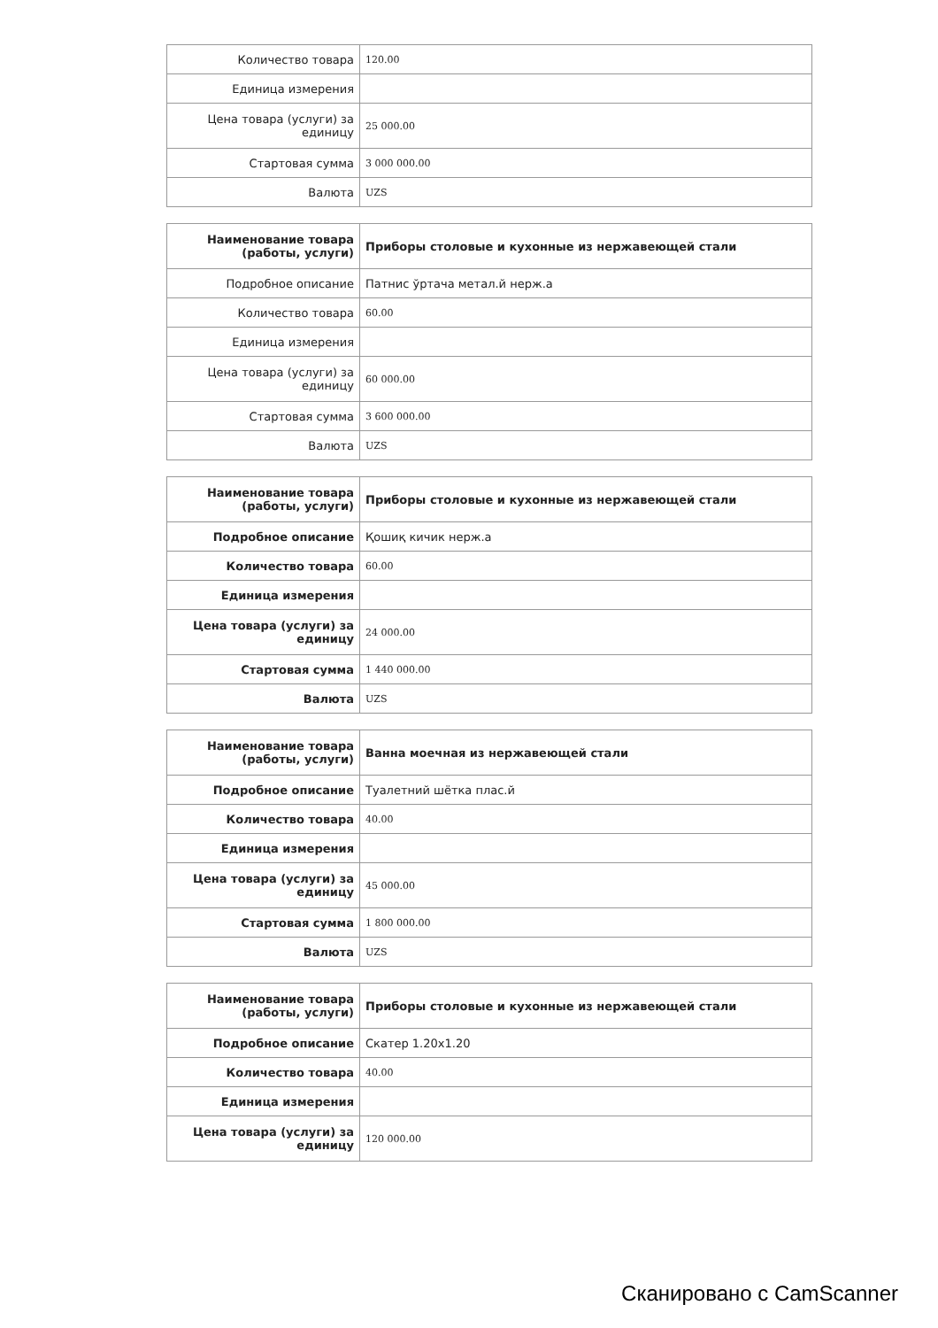| Количество товара | 120.00 |
| Единица измерения | |
| Цена товара (услуги) за единицу | 25 000.00 |
| Стартовая сумма | 3 000 000.00 |
| Валюта | UZS |
| Наименование товара (работы, услуги) | Приборы столовые и кухонные из нержавеющей стали |
| Подробное описание | Патнис ўртача метал.й нерж.а |
| Количество товара | 60.00 |
| Единица измерения | |
| Цена товара (услуги) за единицу | 60 000.00 |
| Стартовая сумма | 3 600 000.00 |
| Валюта | UZS |
| Наименование товара (работы, услуги) | Приборы столовые и кухонные из нержавеющей стали |
| Подробное описание | Қошиқ кичик нерж.а |
| Количество товара | 60.00 |
| Единица измерения | |
| Цена товара (услуги) за единицу | 24 000.00 |
| Стартовая сумма | 1 440 000.00 |
| Валюта | UZS |
| Наименование товара (работы, услуги) | Ванна моечная из нержавеющей стали |
| Подробное описание | Туалетний шётка плас.й |
| Количество товара | 40.00 |
| Единица измерения | |
| Цена товара (услуги) за единицу | 45 000.00 |
| Стартовая сумма | 1 800 000.00 |
| Валюта | UZS |
| Наименование товара (работы, услуги) | Приборы столовые и кухонные из нержавеющей стали |
| Подробное описание | Скатер 1.20x1.20 |
| Количество товара | 40.00 |
| Единица измерения | |
| Цена товара (услуги) за единицу | 120 000.00 |
Сканировано с CamScanner